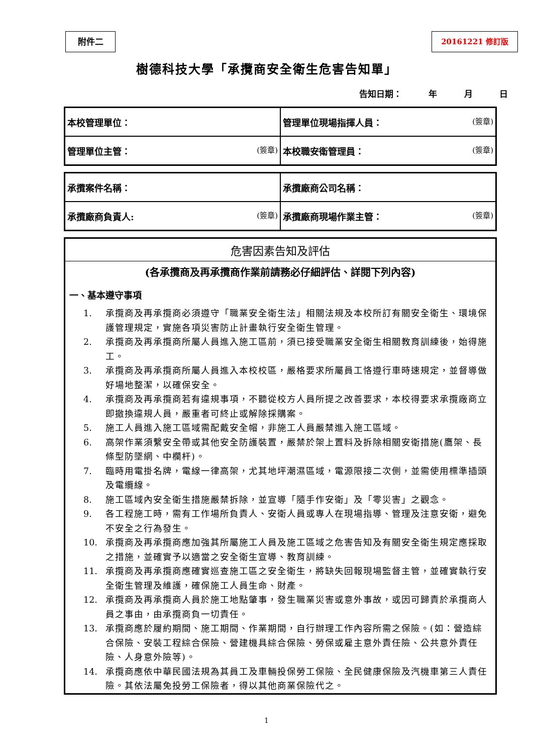附件二 20161221 修訂版
樹德科技大學「承攬商安全衛生危害告知單」
告知日期： 年 月 日
| 本校管理單位： | 管理單位現場指揮人員： (簽章) |
| 管理單位主管： (簽章) | 本校職安衛管理員： (簽章) |
| 承攬案件名稱： | 承攬廠商公司名稱： |
| 承攬廠商負責人: (簽章) | 承攬廠商現場作業主管： (簽章) |
危害因素告知及評估
(各承攬商及再承攬商作業前請務必仔細評估、詳閱下列內容)
一、基本遵守事項
1. 承攬商及再承攬商必須遵守「職業安全衛生法」相關法規及本校所訂有關安全衛生、環境保護管理規定，實施各項災害防止計畫執行安全衛生管理。
2. 承攬商及再承攬商所屬人員進入施工區前，須已接受職業安全衛生相關教育訓練後，始得施工。
3. 承攬商及再承攬商所屬人員進入本校校區，嚴格要求所屬員工恪遵行車時速規定，並督導做好場地整潔，以確保安全。
4. 承攬商及再承攬商若有違規事項，不聽從校方人員所提之改善要求，本校得要求承攬廠商立即撤換違規人員，嚴重者可終止或解除採購案。
5. 施工人員進入施工區域需配戴安全帽，非施工人員嚴禁進入施工區域。
6. 高架作業須繫安全帶或其他安全防護裝置，嚴禁於架上置料及拆除相關安衛措施(鷹架、長條型防墜網、中欄杆)。
7. 臨時用電掛名牌，電線一律高架，尤其地坪潮濕區域，電源限接二次側，並需使用標準插頭及電纜線。
8. 施工區域內安全衛生措施嚴禁拆除，並宣導「隨手作安衛」及「零災害」之觀念。
9. 各工程施工時，需有工作場所負責人、安衛人員或專人在現場指導、管理及注意安衛，避免不安全之行為發生。
10. 承攬商及再承攬商應加強其所屬施工人員及施工區域之危害告知及有關安全衛生規定應採取之措施，並確實予以適當之安全衛生宣導、教育訓練。
11. 承攬商及再承攬商應確實巡查施工區之安全衛生，將缺失回報現場監督主管，並確實執行安全衛生管理及維護，確保施工人員生命、財產。
12. 承攬商及再承攬商人員於施工地點肇事，發生職業災害或意外事故，或因可歸責於承攬商人員之事由，由承攬商負一切責任。
13. 承攬商應於履約期間、施工期間、作業期間，自行辦理工作內容所需之保險。(如：營造綜合保險、安裝工程綜合保險、營建機具綜合保險、勞保或雇主意外責任險、公共意外責任險、人身意外險等)。
14. 承攬商應依中華民國法規為其員工及車輛投保勞工保險、全民健康保險及汽機車第三人責任險。其依法屬免投勞工保險者，得以其他商業保險代之。
1